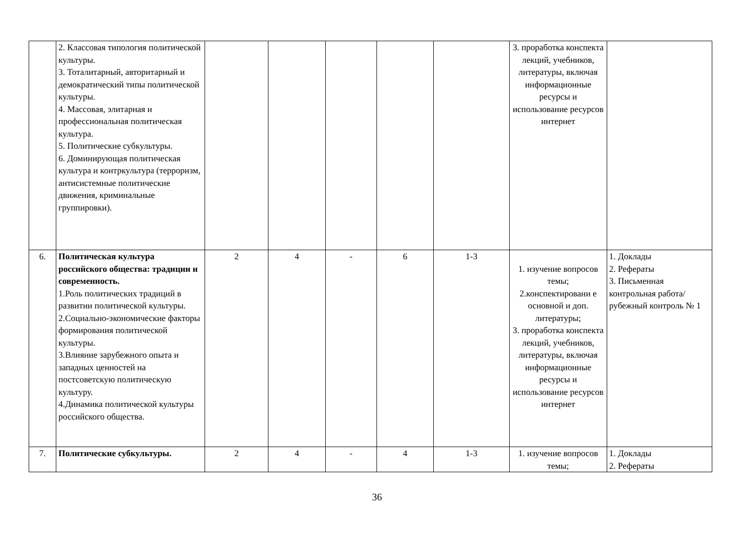| | 2. Классовая типология политической культуры. 3. Тоталитарный, авторитарный и демократический типы политической культуры. 4. Массовая, элитарная и профессиональная политическая культура. 5. Политические субкультуры. 6. Доминирующая политическая культура и контркультура (терроризм, антисистемные политические движения, криминальные группировки). | | | | | | 3. проработка конспекта лекций, учебников, литературы, включая информационные ресурсы и использование ресурсов интернет | |
| 6. | Политическая культура российского общества: традиции и современность. 1.Роль политических традиций в развитии политической культуры. 2.Социально-экономические факторы формирования политической культуры. 3.Влияние зарубежного опыта и западных ценностей на постсоветскую политическую культуру. 4.Динамика политической культуры российского общества. | 2 | 4 | - | 6 | 1-3 | 1. изучение вопросов темы; 2.конспектировани е основной и доп. литературы; 3. проработка конспекта лекций, учебников, литературы, включая информационные ресурсы и использование ресурсов интернет | 1. Доклады 2. Рефераты 3. Письменная контрольная работа/рубежный контроль № 1 |
| 7. | Политические субкультуры. | 2 | 4 | - | 4 | 1-3 | 1. изучение вопросов темы; | 1. Доклады 2. Рефераты |
36